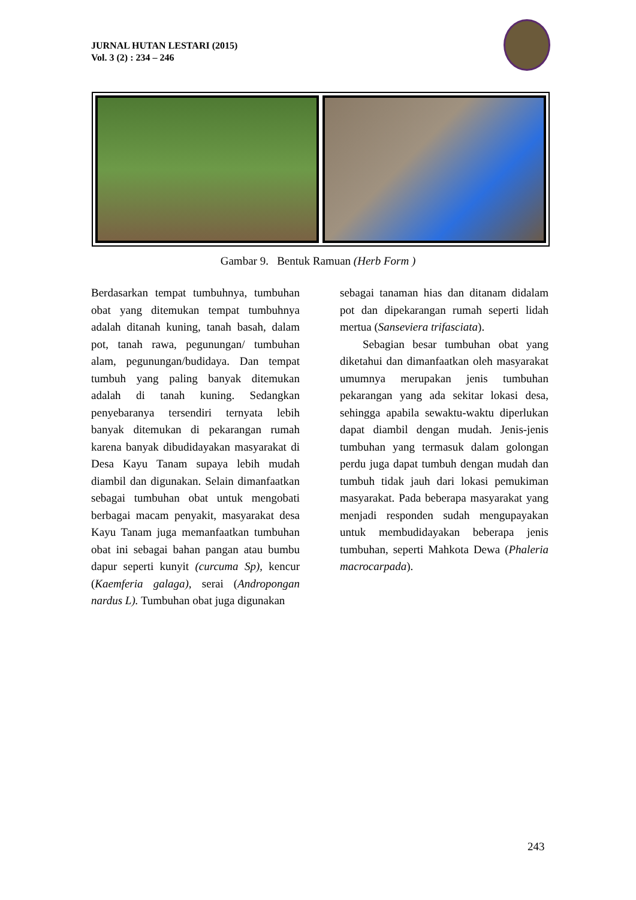JURNAL HUTAN LESTARI (2015)
Vol. 3 (2) : 234 – 246
Gambar 9. Bentuk Ramuan (Herb Form )
Berdasarkan tempat tumbuhnya, tumbuhan obat yang ditemukan tempat tumbuhnya adalah ditanah kuning, tanah basah, dalam pot, tanah rawa, pegunungan/ tumbuhan alam, pegunungan/budidaya. Dan tempat tumbuh yang paling banyak ditemukan adalah di tanah kuning. Sedangkan penyebaranya tersendiri ternyata lebih banyak ditemukan di pekarangan rumah karena banyak dibudidayakan masyarakat di Desa Kayu Tanam supaya lebih mudah diambil dan digunakan. Selain dimanfaatkan sebagai tumbuhan obat untuk mengobati berbagai macam penyakit, masyarakat desa Kayu Tanam juga memanfaatkan tumbuhan obat ini sebagai bahan pangan atau bumbu dapur seperti kunyit (curcuma Sp), kencur (Kaemferia galaga), serai (Andropongan nardus L). Tumbuhan obat juga digunakan
sebagai tanaman hias dan ditanam didalam pot dan dipekarangan rumah seperti lidah mertua (Sanseviera trifasciata).
Sebagian besar tumbuhan obat yang diketahui dan dimanfaatkan oleh masyarakat umumnya merupakan jenis tumbuhan pekarangan yang ada sekitar lokasi desa, sehingga apabila sewaktu-waktu diperlukan dapat diambil dengan mudah. Jenis-jenis tumbuhan yang termasuk dalam golongan perdu juga dapat tumbuh dengan mudah dan tumbuh tidak jauh dari lokasi pemukiman masyarakat. Pada beberapa masyarakat yang menjadi responden sudah mengupayakan untuk membudidayakan beberapa jenis tumbuhan, seperti Mahkota Dewa (Phaleria macrocarpada).
243